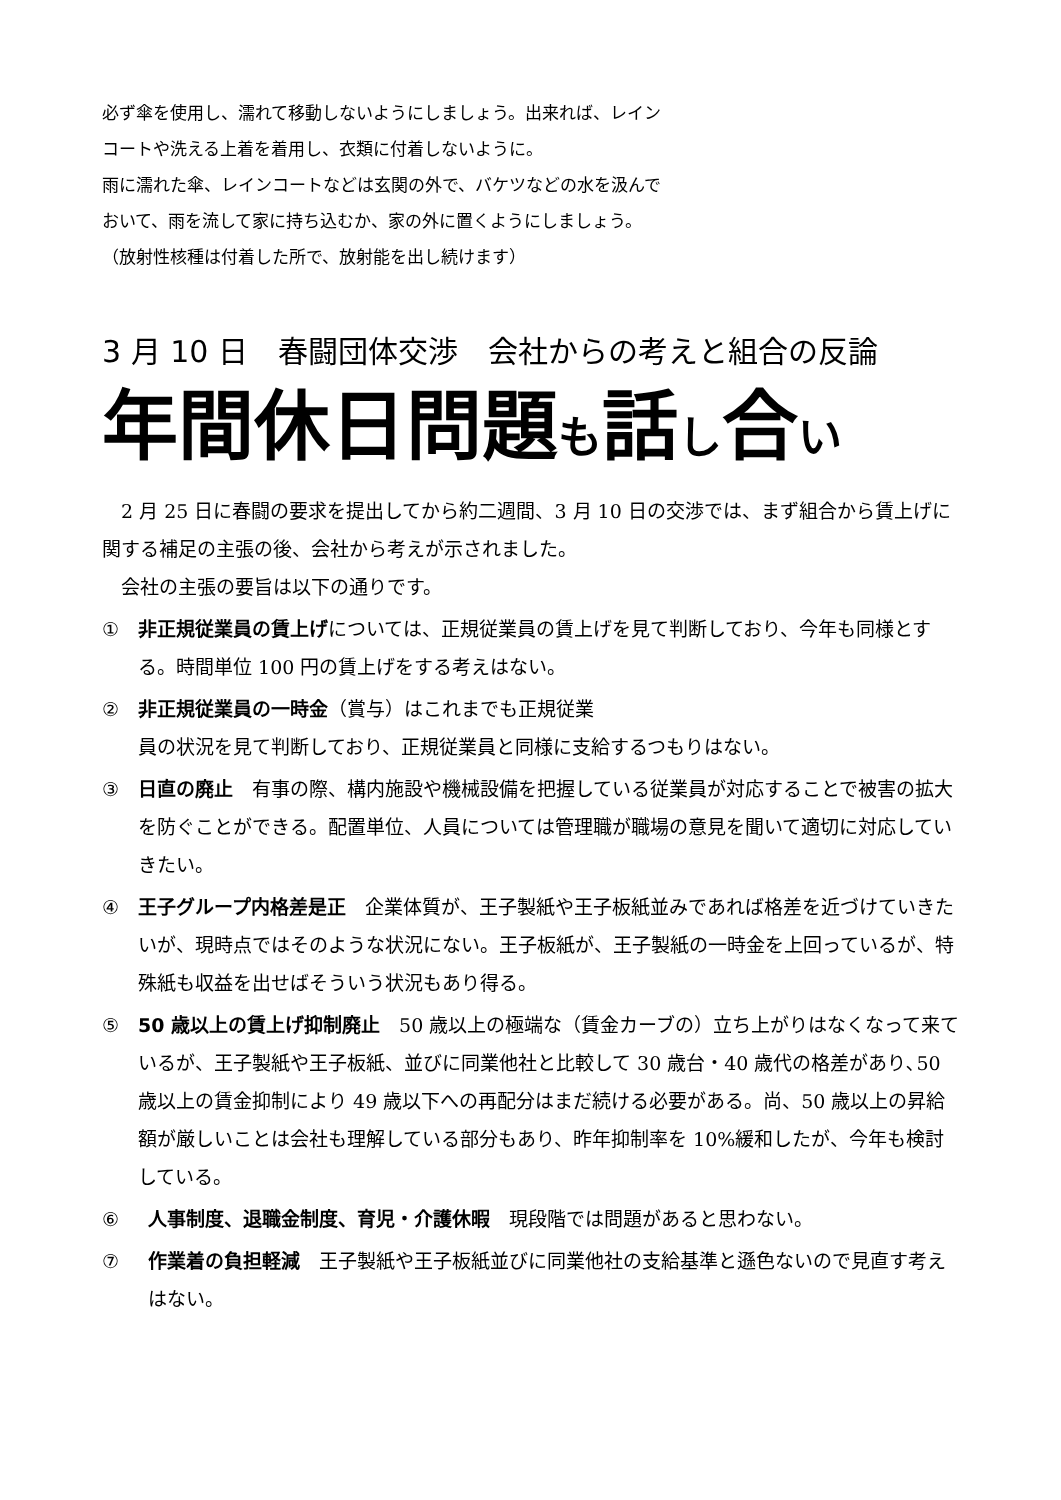必ず傘を使用し、濡れて移動しないようにしましょう。出来れば、レインコートや洗える上着を着用し、衣類に付着しないように。
雨に濡れた傘、レインコートなどは玄関の外で、バケツなどの水を汲んでおいて、雨を流して家に持ち込むか、家の外に置くようにしましょう。
（放射性核種は付着した所で、放射能を出し続けます）
3 月 10 日　春闘団体交渉　会社からの考えと組合の反論
年間休日問題も話し合い
2 月 25 日に春闘の要求を提出してから約二週間、3 月 10 日の交渉では、まず組合から賃上げに関する補足の主張の後、会社から考えが示されました。
会社の主張の要旨は以下の通りです。
① 非正規従業員の賃上げについては、正規従業員の賃上げを見て判断しており、今年も同様とする。時間単位 100 円の賃上げをする考えはない。
② 非正規従業員の一時金（賞与）はこれまでも正規従業
員の状況を見て判断しており、正規従業員と同様に支給するつもりはない。
③ 日直の廃止　有事の際、構内施設や機械設備を把握している従業員が対応することで被害の拡大を防ぐことができる。配置単位、人員については管理職が職場の意見を聞いて適切に対応していきたい。
④ 王子グループ内格差是正　企業体質が、王子製紙や王子板紙並みであれば格差を近づけていきたいが、現時点ではそのような状況にない。王子板紙が、王子製紙の一時金を上回っているが、特殊紙も収益を出せばそういう状況もあり得る。
⑤ 50 歳以上の賃上げ抑制廃止　50 歳以上の極端な（賃金カーブの）立ち上がりはなくなって来ているが、王子製紙や王子板紙、並びに同業他社と比較して 30 歳台・40 歳代の格差があり､50 歳以上の賃金抑制により 49 歳以下への再配分はまだ続ける必要がある。尚、50 歳以上の昇給額が厳しいことは会社も理解している部分もあり、昨年抑制率を 10%緩和したが、今年も検討している。
⑥ 人事制度、退職金制度、育児・介護休暇　現段階では問題があると思わない。
⑦ 作業着の負担軽減　王子製紙や王子板紙並びに同業他社の支給基準と遜色ないので見直す考えはない。